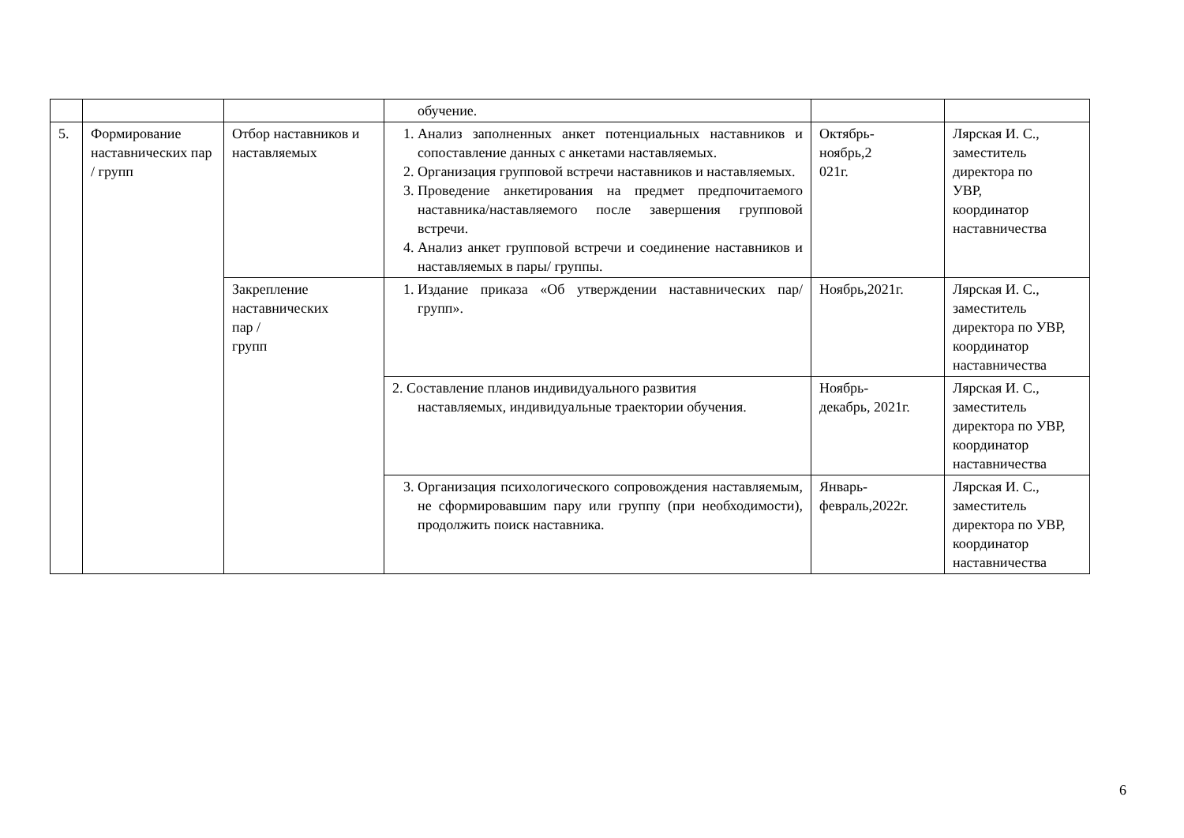| | | | обучение. | | |
| 5. | Формирование наставнических пар / групп | Отбор наставников и наставляемых | 1. Анализ заполненных анкет потенциальных наставников и сопоставление данных с анкетами наставляемых. 2. Организация групповой встречи наставников и наставляемых. 3. Проведение анкетирования на предмет предпочитаемого наставника/наставляемого после завершения групповой встречи. 4. Анализ анкет групповой встречи и соединение наставников и наставляемых в пары/ группы. | Октябрь- ноябрь,2 021г. | Лярская И. С., заместитель директора по УВР, координатор наставничества |
| | | Закрепление наставнических пар / групп | 1. Издание приказа «Об утверждении наставнических пар/групп». | Ноябрь,2021г. | Лярская И. С., заместитель директора по УВР, координатор наставничества |
| | | | 2. Составление планов индивидуального развития наставляемых, индивидуальные траектории обучения. | Ноябрь- декабрь, 2021г. | Лярская И. С., заместитель директора по УВР, координатор наставничества |
| | | | 3. Организация психологического сопровождения наставляемым, не сформировавшим пару или группу (при необходимости), продолжить поиск наставника. | Январь- февраль,2022г. | Лярская И. С., заместитель директора по УВР, координатор наставничества |
6